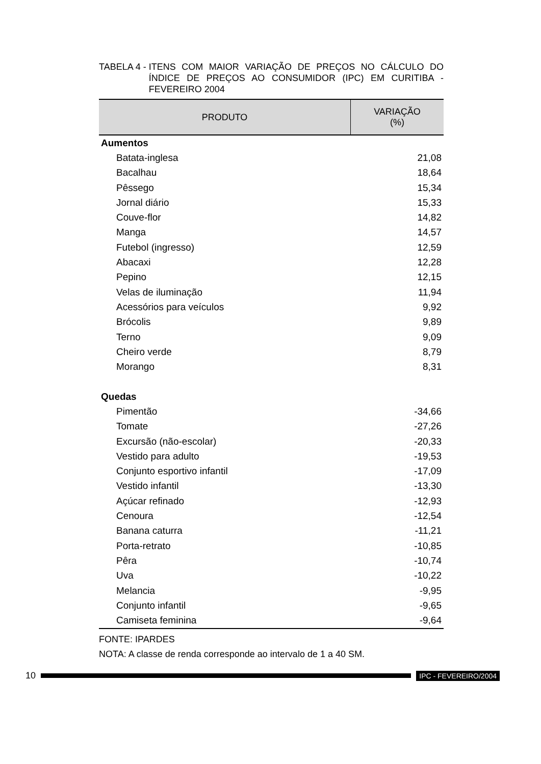TABELA 4 - ITENS COM MAIOR VARIAÇÃO DE PREÇOS NO CÁLCULO DO ÍNDICE DE PREÇOS AO CONSUMIDOR (IPC) EM CURITIBA - FEVEREIRO 2004
| PRODUTO | VARIAÇÃO (%) |
| --- | --- |
| Aumentos | |
| Batata-inglesa | 21,08 |
| Bacalhau | 18,64 |
| Pêssego | 15,34 |
| Jornal diário | 15,33 |
| Couve-flor | 14,82 |
| Manga | 14,57 |
| Futebol (ingresso) | 12,59 |
| Abacaxi | 12,28 |
| Pepino | 12,15 |
| Velas de iluminação | 11,94 |
| Acessórios para veículos | 9,92 |
| Brócolis | 9,89 |
| Terno | 9,09 |
| Cheiro verde | 8,79 |
| Morango | 8,31 |
| Quedas | |
| Pimentão | -34,66 |
| Tomate | -27,26 |
| Excursão (não-escolar) | -20,33 |
| Vestido para adulto | -19,53 |
| Conjunto esportivo infantil | -17,09 |
| Vestido infantil | -13,30 |
| Açúcar refinado | -12,93 |
| Cenoura | -12,54 |
| Banana caturra | -11,21 |
| Porta-retrato | -10,85 |
| Pêra | -10,74 |
| Uva | -10,22 |
| Melancia | -9,95 |
| Conjunto infantil | -9,65 |
| Camiseta feminina | -9,64 |
FONTE: IPARDES
NOTA: A classe de renda corresponde ao intervalo de 1 a 40 SM.
10
IPC - FEVEREIRO/2004